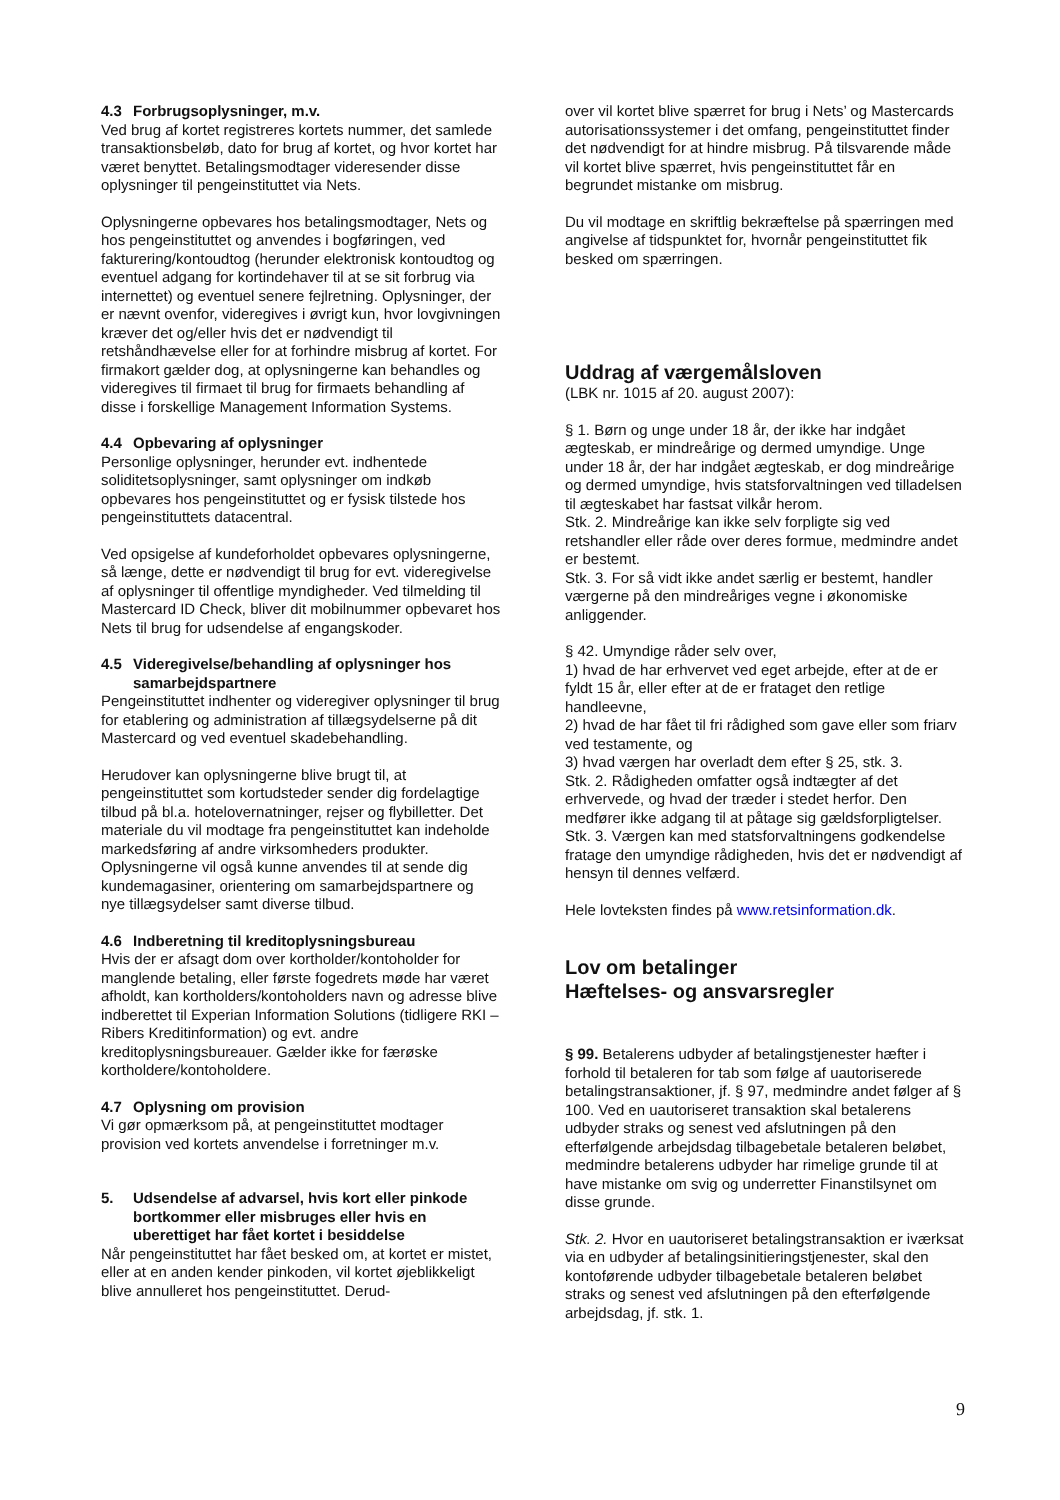4.3 Forbrugsoplysninger, m.v.
Ved brug af kortet registreres kortets nummer, det samlede transaktionsbeløb, dato for brug af kortet, og hvor kortet har været benyttet. Betalingsmodtager videresender disse oplysninger til pengeinstituttet via Nets.
Oplysningerne opbevares hos betalingsmodtager, Nets og hos pengeinstituttet og anvendes i bogføringen, ved fakturering/kontoudtog (herunder elektronisk kontoudtog og eventuel adgang for kortindehaver til at se sit forbrug via internettet) og eventuel senere fejlretning. Oplysninger, der er nævnt ovenfor, videregives i øvrigt kun, hvor lovgivningen kræver det og/eller hvis det er nødvendigt til retshåndhævelse eller for at forhindre misbrug af kortet. For firmakort gælder dog, at oplysningerne kan behandles og videregives til firmaet til brug for firmaets behandling af disse i forskellige Management Information Systems.
4.4 Opbevaring af oplysninger
Personlige oplysninger, herunder evt. indhentede soliditetsoplysninger, samt oplysninger om indkøb opbevares hos pengeinstituttet og er fysisk tilstede hos pengeinstituttets datacentral.
Ved opsigelse af kundeforholdet opbevares oplysningerne, så længe, dette er nødvendigt til brug for evt. videregivelse af oplysninger til offentlige myndigheder. Ved tilmelding til Mastercard ID Check, bliver dit mobilnummer opbevaret hos Nets til brug for udsendelse af engangskoder.
4.5 Videregivelse/behandling af oplysninger hos
samarbejdspartnere
Pengeinstituttet indhenter og videregiver oplysninger til brug for etablering og administration af tillægsydelserne på dit Mastercard og ved eventuel skadebehandling.
Herudover kan oplysningerne blive brugt til, at pengeinstituttet som kortudsteder sender dig fordelagtige tilbud på bl.a. hotelovernatninger, rejser og flybilletter. Det materiale du vil modtage fra pengeinstituttet kan indeholde markedsføring af andre virksomheders produkter. Oplysningerne vil også kunne anvendes til at sende dig kundemagasiner, orientering om samarbejdspartnere og nye tillægsydelser samt diverse tilbud.
4.6 Indberetning til kreditoplysningsbureau
Hvis der er afsagt dom over kortholder/kontoholder for manglende betaling, eller første fogedrets møde har været afholdt, kan kortholders/kontoholders navn og adresse blive indberettet til Experian Information Solutions (tidligere RKI – Ribers Kreditinformation) og evt. andre kreditoplysningsbureauer. Gælder ikke for færøske kortholdere/kontoholdere.
4.7 Oplysning om provision
Vi gør opmærksom på, at pengeinstituttet modtager provision ved kortets anvendelse i forretninger m.v.
5. Udsendelse af advarsel, hvis kort eller pinkode bortkommer eller misbruges eller hvis en uberettiget har fået kortet i besiddelse
Når pengeinstituttet har fået besked om, at kortet er mistet, eller at en anden kender pinkoden, vil kortet øjeblikkeligt blive annulleret hos pengeinstituttet. Derud-
over vil kortet blive spærret for brug i Nets’ og Mastercards autorisationssystemer i det omfang, pengeinstituttet finder det nødvendigt for at hindre misbrug. På tilsvarende måde vil kortet blive spærret, hvis pengeinstituttet får en begrundet mistanke om misbrug.
Du vil modtage en skriftlig bekræftelse på spærringen med angivelse af tidspunktet for, hvornår pengeinstituttet fik besked om spærringen.
Uddrag af værgemålsloven
(LBK nr. 1015 af 20. august 2007):
§ 1. Børn og unge under 18 år, der ikke har indgået ægteskab, er mindreårige og dermed umyndige. Unge under 18 år, der har indgået ægteskab, er dog mindreårige og dermed umyndige, hvis statsforvaltningen ved tilladelsen til ægteskabet har fastsat vilkår herom.
Stk. 2. Mindreårige kan ikke selv forpligte sig ved retshandler eller råde over deres formue, medmindre andet er bestemt.
Stk. 3. For så vidt ikke andet særlig er bestemt, handler værgerne på den mindreåriges vegne i økonomiske anliggender.
§ 42. Umyndige råder selv over,
1) hvad de har erhvervet ved eget arbejde, efter at de er fyldt 15 år, eller efter at de er frataget den retlige handleevne,
2) hvad de har fået til fri rådighed som gave eller som friarv ved testamente, og
3) hvad værgen har overladt dem efter § 25, stk. 3.
Stk. 2. Rådigheden omfatter også indtægter af det erhvervede, og hvad der træder i stedet herfor. Den medfører ikke adgang til at påtage sig gældsforpligtelser.
Stk. 3. Værgen kan med statsforvaltningens godkendelse fratage den umyndige rådigheden, hvis det er nødvendigt af hensyn til dennes velfærd.
Hele lovteksten findes på www.retsinformation.dk.
Lov om betalinger
Hæftelses- og ansvarsregler
§ 99. Betalerens udbyder af betalingstjenester hæfter i forhold til betaleren for tab som følge af uautoriserede betalingstransaktioner, jf. § 97, medmindre andet følger af § 100. Ved en uautoriseret transaktion skal betalerens udbyder straks og senest ved afslutningen på den efterfølgende arbejdsdag tilbagebetale betaleren beløbet, medmindre betalerens udbyder har rimelige grunde til at have mistanke om svig og underretter Finanstilsynet om disse grunde.
Stk. 2. Hvor en uautoriseret betalingstransaktion er iværksat via en udbyder af betalingsinitieringstjenester, skal den kontoførende udbyder tilbagebetale betaleren beløbet straks og senest ved afslutningen på den efterfølgende arbejdsdag, jf. stk. 1.
9